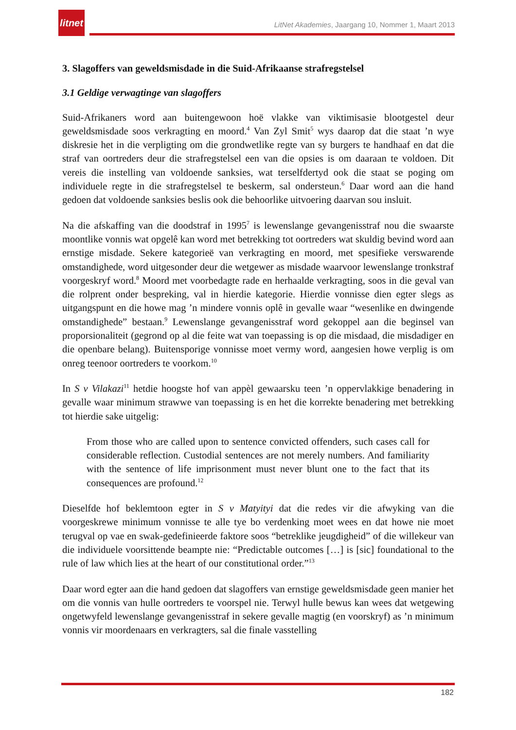litnet
LitNet Akademies, Jaargang 10, Nommer 1, Maart 2013
3. Slagoffers van geweldsmisdade in die Suid-Afrikaanse strafregstelsel
3.1 Geldige verwagtinge van slagoffers
Suid-Afrikaners word aan buitengewoon hoë vlakke van viktimisasie blootgestel deur geweldsmisdade soos verkragting en moord.<sup>4</sup> Van Zyl Smit<sup>5</sup> wys daarop dat die staat ’n wye diskresie het in die verpligting om die grondwetlike regte van sy burgers te handhaaf en dat die straf van oortreders deur die strafregstelsel een van die opsies is om daaraan te voldoen. Dit vereis die instelling van voldoende sanksies, wat terselfdertyd ook die staat se poging om individuele regte in die strafregstelsel te beskerm, sal ondersteun.<sup>6</sup> Daar word aan die hand gedoen dat voldoende sanksies beslis ook die behoorlike uitvoering daarvan sou insluit.
Na die afskaffing van die doodstraf in 1995<sup>7</sup> is lewenslange gevangenisstraf nou die swaarste moontlike vonnis wat opgelê kan word met betrekking tot oortreders wat skuldig bevind word aan ernstige misdade. Sekere kategorieë van verkragting en moord, met spesifieke verswarende omstandighede, word uitgesonder deur die wetgewer as misdade waarvoor lewenslange tronkstraf voorgeskryf word.<sup>8</sup> Moord met voorbedagte rade en herhaalde verkragting, soos in die geval van die rolprent onder bespreking, val in hierdie kategorie. Hierdie vonnisse dien egter slegs as uitgangspunt en die howe mag ’n mindere vonnis oplê in gevalle waar “wesenlike en dwingende omstandighede” bestaan.<sup>9</sup> Lewenslange gevangenisstraf word gekoppel aan die beginsel van proporsionaliteit (gegrond op al die feite wat van toepassing is op die misdaad, die misdadiger en die openbare belang). Buitensporige vonnisse moet vermy word, aangesien howe verplig is om onreg teenoor oortreders te voorkom.<sup>10</sup>
In S v Vilakazi<sup>11</sup> hetdie hoogste hof van appèl gewaarsku teen ’n oppervlakkige benadering in gevalle waar minimum strawwe van toepassing is en het die korrekte benadering met betrekking tot hierdie sake uitgelig:
From those who are called upon to sentence convicted offenders, such cases call for considerable reflection. Custodial sentences are not merely numbers. And familiarity with the sentence of life imprisonment must never blunt one to the fact that its consequences are profound.<sup>12</sup>
Dieselfde hof beklemtoon egter in S v Matyityi dat die redes vir die afwyking van die voorgeskrewe minimum vonnisse te alle tye bo verdenking moet wees en dat howe nie moet terugval op vae en swak-gedefinieerde faktore soos “betreklike jeugdigheid” of die willekeur van die individuele voorsittende beampte nie: “Predictable outcomes […] is [sic] foundational to the rule of law which lies at the heart of our constitutional order.”<sup>13</sup>
Daar word egter aan die hand gedoen dat slagoffers van ernstige geweldsmisdade geen manier het om die vonnis van hulle oortreders te voorspel nie. Terwyl hulle bewus kan wees dat wetgewing ongetwyfeld lewenslange gevangenisstraf in sekere gevalle magtig (en voorskryf) as ’n minimum vonnis vir moordenaars en verkragters, sal die finale vasstelling
182